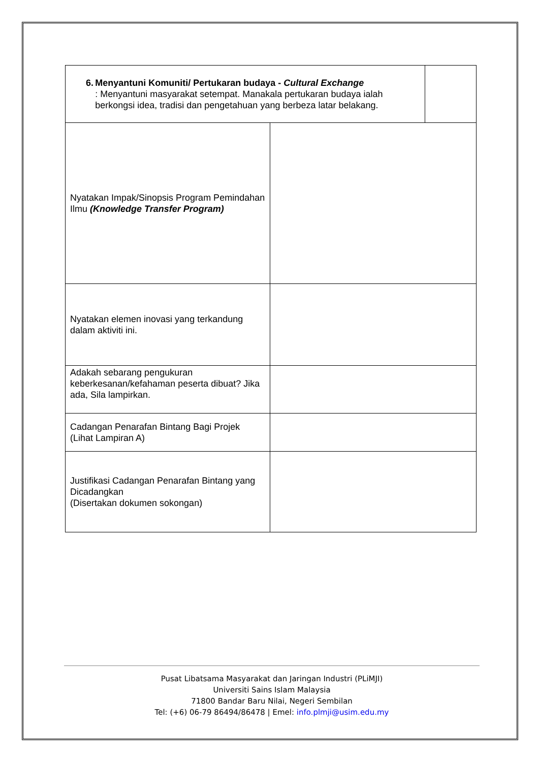| 6. Menyantuni Komuniti/ Pertukaran budaya - Cultural Exchange : Menyantuni masyarakat setempat. Manakala pertukaran budaya ialah berkongsi idea, tradisi dan pengetahuan yang berbeza latar belakang. | | |
| Nyatakan Impak/Sinopsis Program Pemindahan Ilmu (Knowledge Transfer Program) | | |
| Nyatakan elemen inovasi yang terkandung dalam aktiviti ini. | | |
| Adakah sebarang pengukuran keberkesanan/kefahaman peserta dibuat? Jika ada, Sila lampirkan. | | |
| Cadangan Penarafan Bintang Bagi Projek (Lihat Lampiran A) | | |
| Justifikasi Cadangan Penarafan Bintang yang Dicadangkan (Disertakan dokumen sokongan) | | |
Pusat Libatsama Masyarakat dan Jaringan Industri (PLiMJI)
Universiti Sains Islam Malaysia
71800 Bandar Baru Nilai, Negeri Sembilan
Tel: (+6) 06-79 86494/86478 | Emel: info.plmji@usim.edu.my